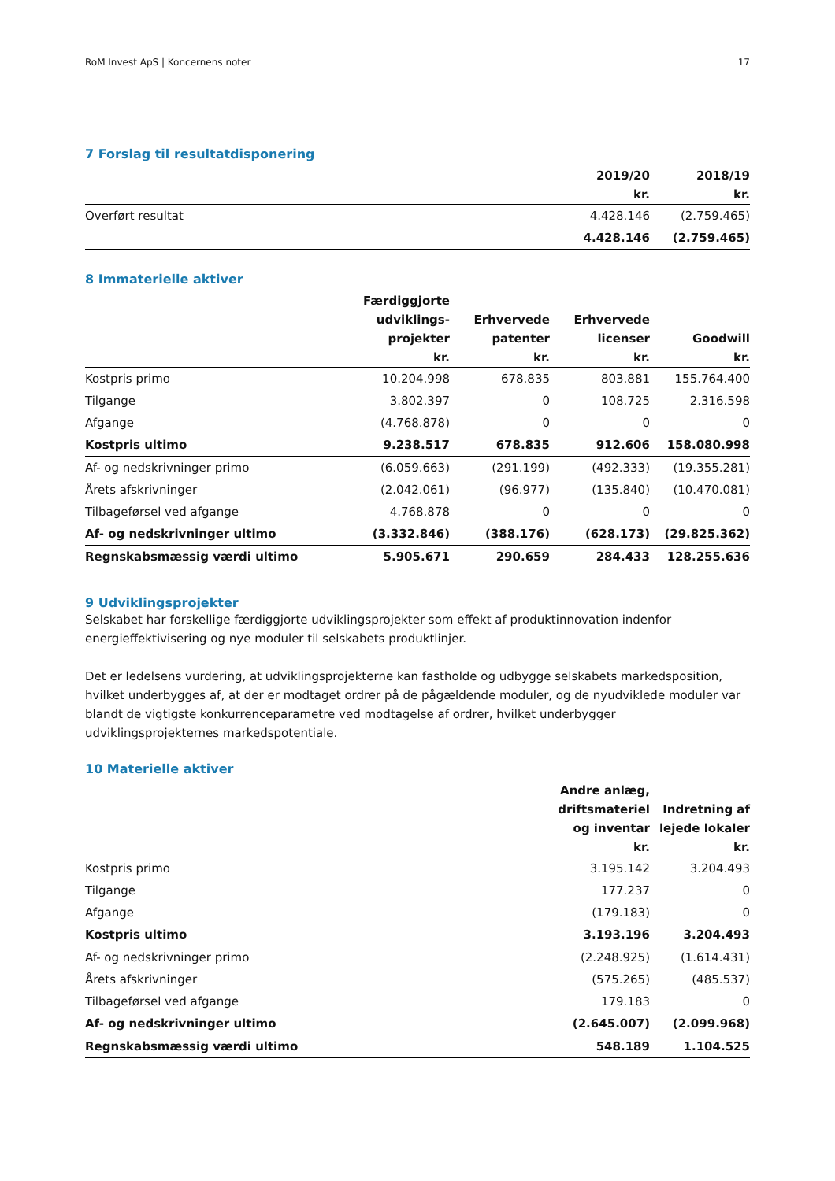RoM Invest ApS | Koncernens noter 17
7 Forslag til resultatdisponering
| | 2019/20 kr. | 2018/19 kr. |
| --- | --- | --- |
| Overført resultat | 4.428.146 | (2.759.465) |
| | 4.428.146 | (2.759.465) |
8 Immaterielle aktiver
| | Færdiggjorte udviklings- projekter kr. | Erhvervede patenter kr. | Erhvervede licenser kr. | Goodwill kr. |
| --- | --- | --- | --- | --- |
| Kostpris primo | 10.204.998 | 678.835 | 803.881 | 155.764.400 |
| Tilgange | 3.802.397 | 0 | 108.725 | 2.316.598 |
| Afgange | (4.768.878) | 0 | 0 | 0 |
| Kostpris ultimo | 9.238.517 | 678.835 | 912.606 | 158.080.998 |
| Af- og nedskrivninger primo | (6.059.663) | (291.199) | (492.333) | (19.355.281) |
| Årets afskrivninger | (2.042.061) | (96.977) | (135.840) | (10.470.081) |
| Tilbageførsel ved afgange | 4.768.878 | 0 | 0 | 0 |
| Af- og nedskrivninger ultimo | (3.332.846) | (388.176) | (628.173) | (29.825.362) |
| Regnskabsmæssig værdi ultimo | 5.905.671 | 290.659 | 284.433 | 128.255.636 |
9 Udviklingsprojekter
Selskabet har forskellige færdiggjorte udviklingsprojekter som effekt af produktinnovation indenfor energieffektivisering og nye moduler til selskabets produktlinjer.
Det er ledelsens vurdering, at udviklingsprojekterne kan fastholde og udbygge selskabets markedsposition, hvilket underbygges af, at der er modtaget ordrer på de pågældende moduler, og de nyudviklede moduler var blandt de vigtigste konkurrenceparametre ved modtagelse af ordrer, hvilket underbygger udviklingsprojekternes markedspotentiale.
10 Materielle aktiver
| | Andre anlæg, driftsmateriel og inventar kr. | Indretning af lejede lokaler kr. |
| --- | --- | --- |
| Kostpris primo | 3.195.142 | 3.204.493 |
| Tilgange | 177.237 | 0 |
| Afgange | (179.183) | 0 |
| Kostpris ultimo | 3.193.196 | 3.204.493 |
| Af- og nedskrivninger primo | (2.248.925) | (1.614.431) |
| Årets afskrivninger | (575.265) | (485.537) |
| Tilbageførsel ved afgange | 179.183 | 0 |
| Af- og nedskrivninger ultimo | (2.645.007) | (2.099.968) |
| Regnskabsmæssig værdi ultimo | 548.189 | 1.104.525 |